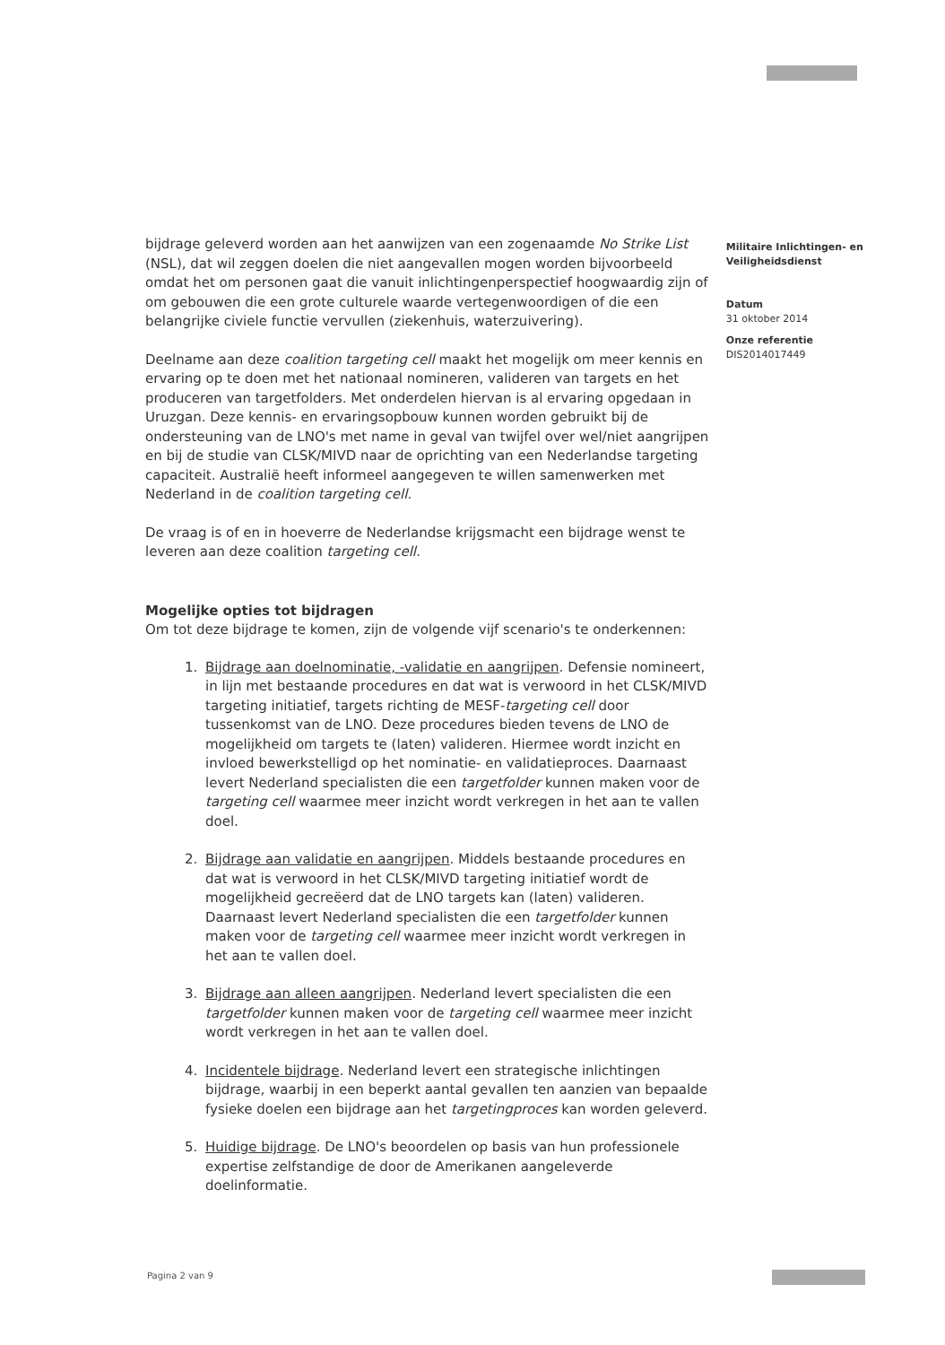bijdrage geleverd worden aan het aanwijzen van een zogenaamde No Strike List (NSL), dat wil zeggen doelen die niet aangevallen mogen worden bijvoorbeeld omdat het om personen gaat die vanuit inlichtingenperspectief hoogwaardig zijn of om gebouwen die een grote culturele waarde vertegenwoordigen of die een belangrijke civiele functie vervullen (ziekenhuis, waterzuivering).
Deelname aan deze coalition targeting cell maakt het mogelijk om meer kennis en ervaring op te doen met het nationaal nomineren, valideren van targets en het produceren van targetfolders. Met onderdelen hiervan is al ervaring opgedaan in Uruzgan. Deze kennis- en ervaringsopbouw kunnen worden gebruikt bij de ondersteuning van de LNO's met name in geval van twijfel over wel/niet aangrijpen en bij de studie van CLSK/MIVD naar de oprichting van een Nederlandse targeting capaciteit. Australië heeft informeel aangegeven te willen samenwerken met Nederland in de coalition targeting cell.
De vraag is of en in hoeverre de Nederlandse krijgsmacht een bijdrage wenst te leveren aan deze coalition targeting cell.
Mogelijke opties tot bijdragen
Om tot deze bijdrage te komen, zijn de volgende vijf scenario's te onderkennen:
1. Bijdrage aan doelnominatie, -validatie en aangrijpen. Defensie nomineert, in lijn met bestaande procedures en dat wat is verwoord in het CLSK/MIVD targeting initiatief, targets richting de MESF-targeting cell door tussenkomst van de LNO. Deze procedures bieden tevens de LNO de mogelijkheid om targets te (laten) valideren. Hiermee wordt inzicht en invloed bewerkstelligd op het nominatie- en validatieproces. Daarnaast levert Nederland specialisten die een targetfolder kunnen maken voor de targeting cell waarmee meer inzicht wordt verkregen in het aan te vallen doel.
2. Bijdrage aan validatie en aangrijpen. Middels bestaande procedures en dat wat is verwoord in het CLSK/MIVD targeting initiatief wordt de mogelijkheid gecreëerd dat de LNO targets kan (laten) valideren. Daarnaast levert Nederland specialisten die een targetfolder kunnen maken voor de targeting cell waarmee meer inzicht wordt verkregen in het aan te vallen doel.
3. Bijdrage aan alleen aangrijpen. Nederland levert specialisten die een targetfolder kunnen maken voor de targeting cell waarmee meer inzicht wordt verkregen in het aan te vallen doel.
4. Incidentele bijdrage. Nederland levert een strategische inlichtingen bijdrage, waarbij in een beperkt aantal gevallen ten aanzien van bepaalde fysieke doelen een bijdrage aan het targetingproces kan worden geleverd.
5. Huidige bijdrage. De LNO's beoordelen op basis van hun professionele expertise zelfstandige de door de Amerikanen aangeleverde doelinformatie.
Militaire Inlichtingen- en Veiligheidsdienst
Datum
31 oktober 2014
Onze referentie
DIS2014017449
Pagina 2 van 9